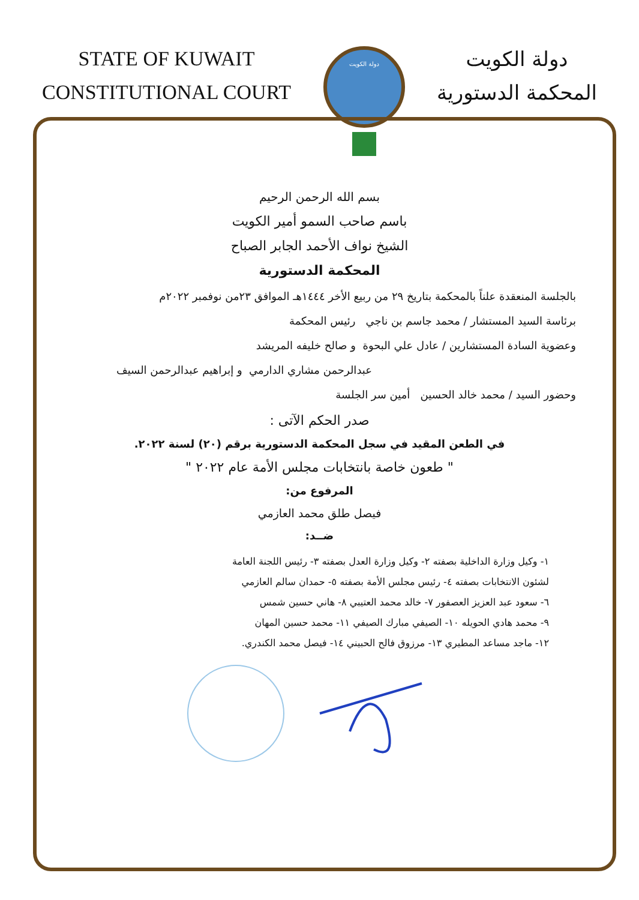STATE OF KUWAIT
CONSTITUTIONAL COURT
دولة الكويت
دولة الكويت
المحكمة الدستورية
بسم الله الرحمن الرحيم
باسم صاحب السمو أمير الكويت
الشيخ نواف الأحمد الجابر الصباح
المحكمة الدستورية
بالجلسة المنعقدة علناً بالمحكمة بتاريخ ٢٩ من ربيع الأخر ١٤٤٤هـ الموافق ٢٣من نوفمبر ٢٠٢٢م
برئاسة السيد المستشار / محمد جاسم بن ناجي رئيس المحكمة
وعضوية السادة المستشارين / عادل علي البحوة و صالح خليفه المريشد
عبدالرحمن مشاري الدارمي و إبراهيم عبدالرحمن السيف
وحضور السيد / محمد خالد الحسين أمين سر الجلسة
صدر الحكم الآتى :
في الطعن المقيد في سجل المحكمة الدستورية برقم (٢٠) لسنة ٢٠٢٢.
" طعون خاصة بانتخابات مجلس الأمة عام ٢٠٢٢ "
المرفوع من:
فيصل طلق محمد العازمي
ضــد:
١- وكيل وزارة الداخلية بصفته ٢- وكيل وزارة العدل بصفته ٣- رئيس اللجنة العامة
لشئون الانتخابات بصفته ٤- رئيس مجلس الأمة بصفته ٥- حمدان سالم العازمي
٦- سعود عبد العزيز العصفور ٧- خالد محمد العتيبي ٨- هاني حسين شمس
٩- محمد هادي الحويله ١٠- الصيفي مبارك الصيفي ١١- محمد حسين المهان
١٢- ماجد مساعد المطيري ١٣- مرزوق فالح الحبيني ١٤- فيصل محمد الكندري.